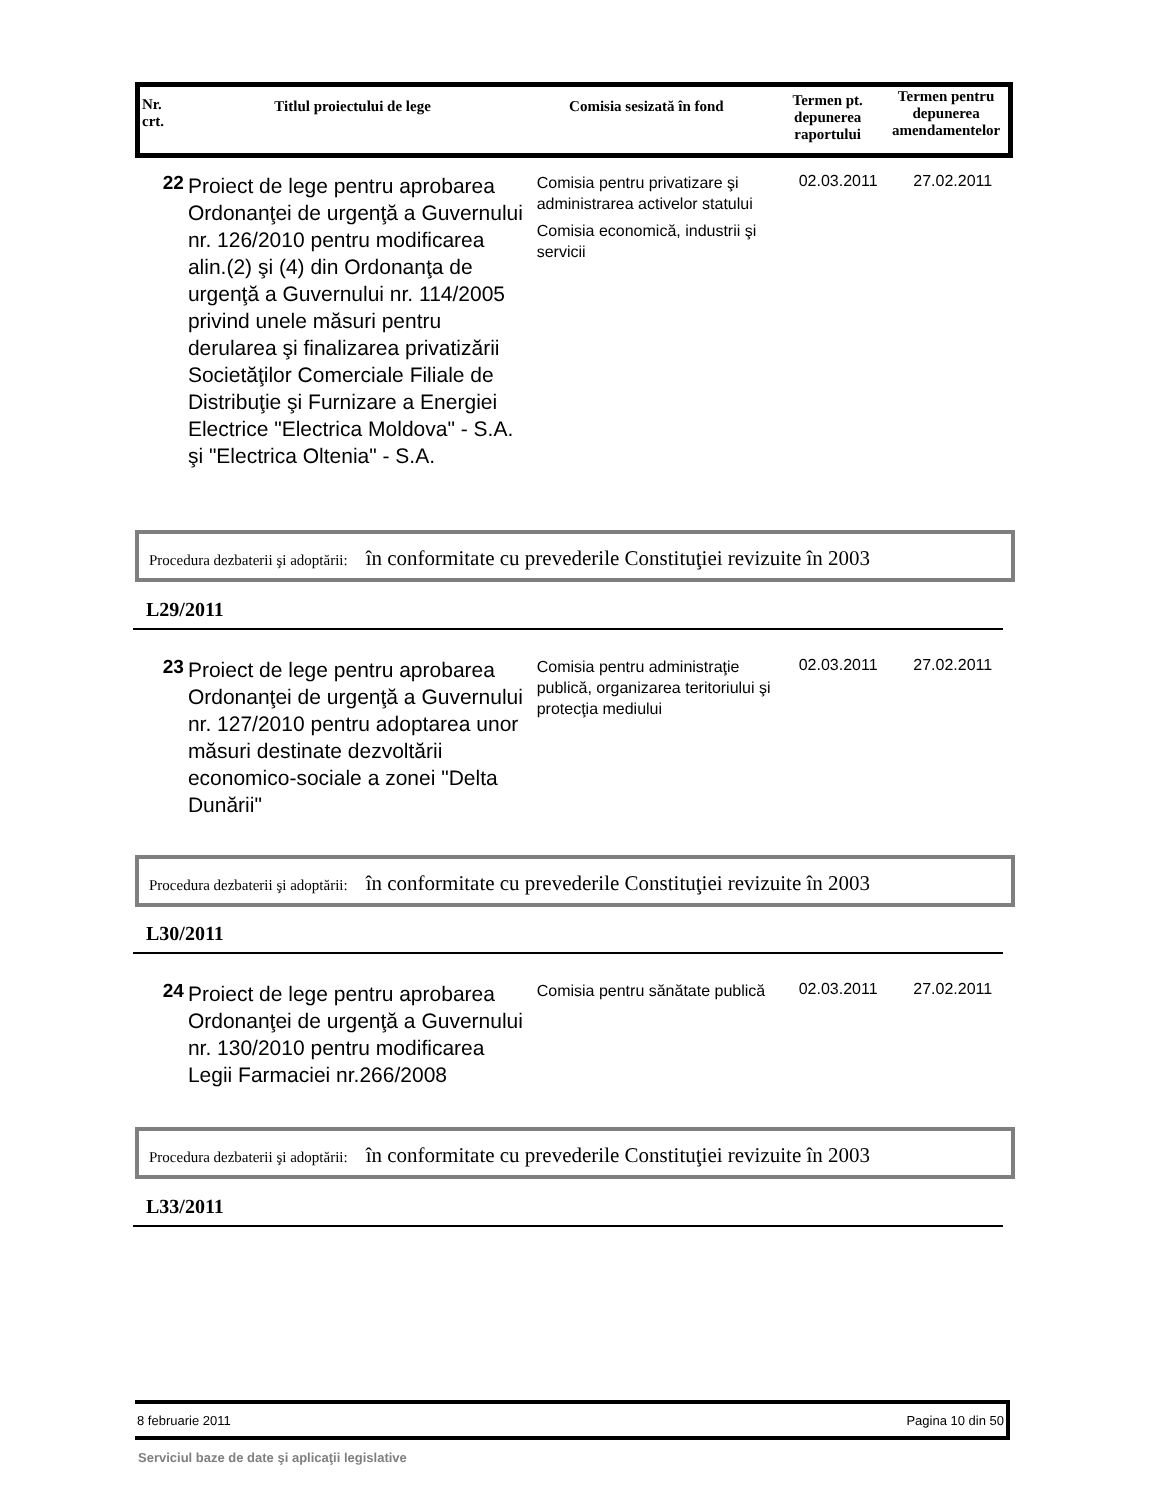| Nr. crt. | Titlul proiectului de lege | Comisia sesizată în fond | Termen pt. depunerea raportului | Termen pentru depunerea amendamentelor |
22
Proiect de lege pentru aprobarea Ordonanţei de urgenţă a Guvernului nr. 126/2010 pentru modificarea alin.(2) şi (4) din Ordonanţa de urgenţă a Guvernului nr. 114/2005 privind unele măsuri pentru derularea şi finalizarea privatizării Societăţilor Comerciale Filiale de Distribuţie şi Furnizare a Energiei Electrice "Electrica Moldova" - S.A. şi "Electrica Oltenia" - S.A.
Comisia pentru privatizare şi administrarea activelor statului
Comisia economică, industrii şi servicii
02.03.2011 27.02.2011
Procedura dezbaterii şi adoptării: în conformitate cu prevederile Constituţiei revizuite în 2003
L29/2011
23
Proiect de lege pentru aprobarea Ordonanţei de urgenţă a Guvernului nr. 127/2010 pentru adoptarea unor măsuri destinate dezvoltării economico-sociale a zonei "Delta Dunării"
Comisia pentru administraţie publică, organizarea teritoriului şi protecţia mediului
02.03.2011 27.02.2011
Procedura dezbaterii şi adoptării: în conformitate cu prevederile Constituţiei revizuite în 2003
L30/2011
24
Proiect de lege pentru aprobarea Ordonanţei de urgenţă a Guvernului nr. 130/2010 pentru modificarea Legii Farmaciei nr.266/2008
Comisia pentru sănătate publică
02.03.2011 27.02.2011
Procedura dezbaterii şi adoptării: în conformitate cu prevederile Constituţiei revizuite în 2003
L33/2011
8 februarie 2011 Pagina 10 din 50
Serviciul baze de date şi aplicaţii legislative